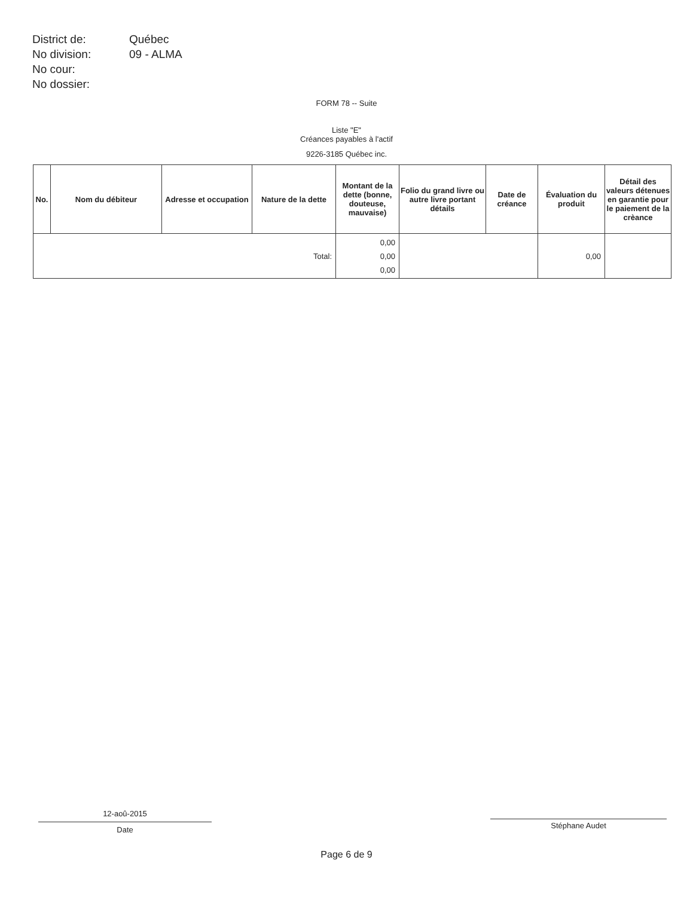| District de: | Québec |
| No division: | 09 - ALMA |
| No cour: | |
| No dossier: | |
FORM 78 -- Suite
Liste "E"
Créances payables à l'actif
9226-3185 Québec inc.
| No. | Nom du débiteur | Adresse et occupation | Nature de la dette | Montant de la dette (bonne, douteuse, mauvaise) | Folio du grand livre ou autre livre portant détails | Date de créance | Évaluation du produit | Détail des valeurs détenues en garantie pour le paiement de la crèance |
| --- | --- | --- | --- | --- | --- | --- | --- | --- |
| Total: | | | | 0,00 0,00 0,00 | | | 0,00 | |
12-aoû-2015
Date
Stéphane Audet
Page 6 de 9